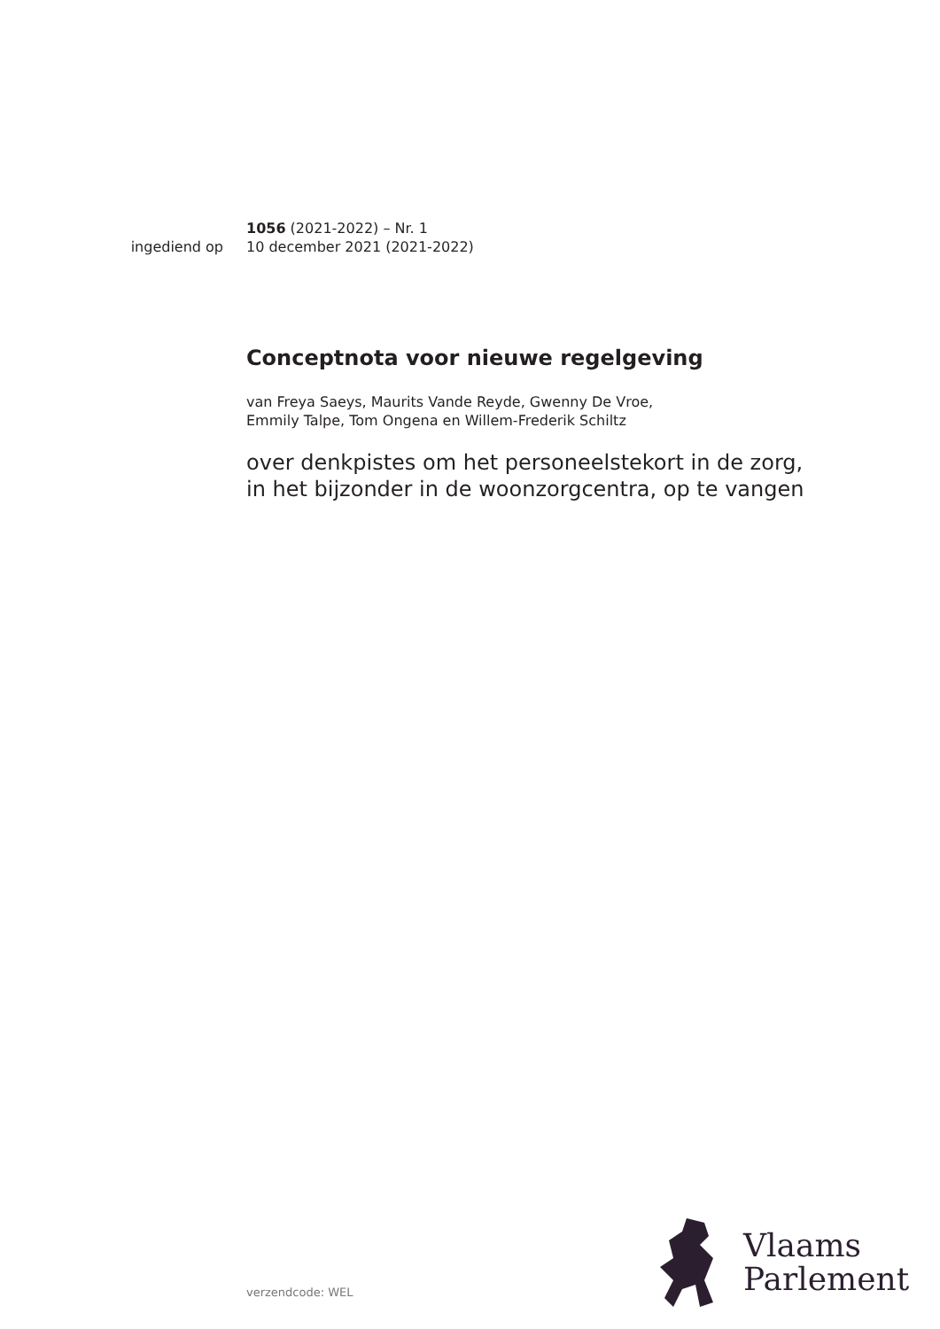1056 (2021-2022) – Nr. 1
ingediend op 10 december 2021 (2021-2022)
Conceptnota voor nieuwe regelgeving
van Freya Saeys, Maurits Vande Reyde, Gwenny De Vroe,
Emmily Talpe, Tom Ongena en Willem-Frederik Schiltz
over denkpistes om het personeelstekort in de zorg,
in het bijzonder in de woonzorgcentra, op te vangen
Vlaams
Parlement
verzendcode: WEL